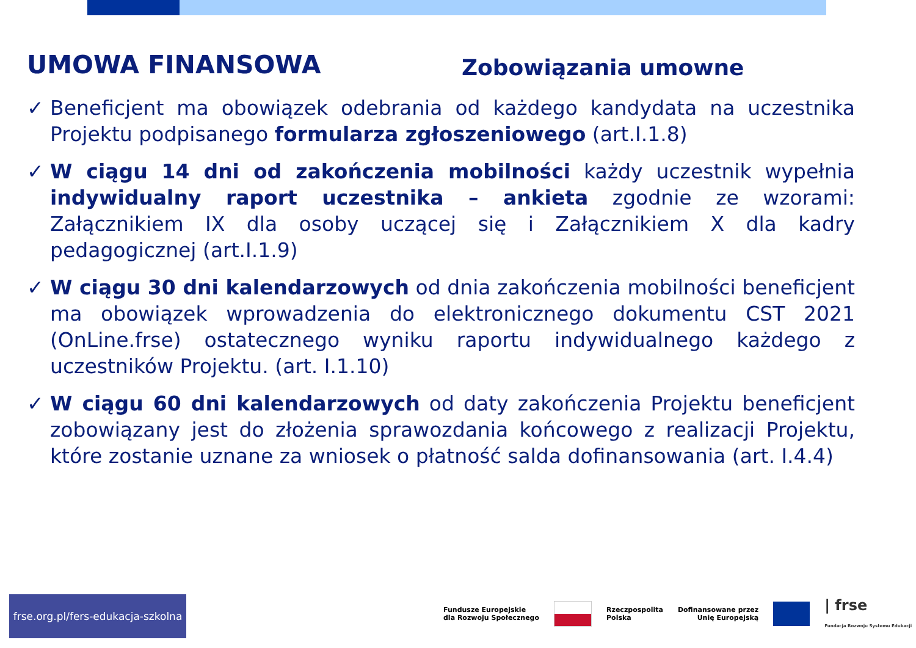UMOWA FINANSOWA
Zobowiązania umowne
✓ Beneficjent ma obowiązek odebrania od każdego kandydata na uczestnika Projektu podpisanego formularza zgłoszeniowego (art.I.1.8)
✓ W ciągu 14 dni od zakończenia mobilności każdy uczestnik wypełnia indywidualny raport uczestnika – ankieta zgodnie ze wzorami: Załącznikiem IX dla osoby uczącej się i Załącznikiem X dla kadry pedagogicznej (art.I.1.9)
✓ W ciągu 30 dni kalendarzowych od dnia zakończenia mobilności beneficjent ma obowiązek wprowadzenia do elektronicznego dokumentu CST 2021 (OnLine.frse) ostatecznego wyniku raportu indywidualnego każdego z uczestników Projektu. (art. I.1.10)
✓ W ciągu 60 dni kalendarzowych od daty zakończenia Projektu beneficjent zobowiązany jest do złożenia sprawozdania końcowego z realizacji Projektu, które zostanie uznane za wniosek o płatność salda dofinansowania (art. I.4.4)
frse.org.pl/fers-edukacja-szkolna
Fundusze Europejskie
dla Rozwoju Społecznego
Rzeczpospolita
Polska
Dofinansowane przez
Unię Europejską
| frse
Fundacja Rozwoju Systemu Edukacji